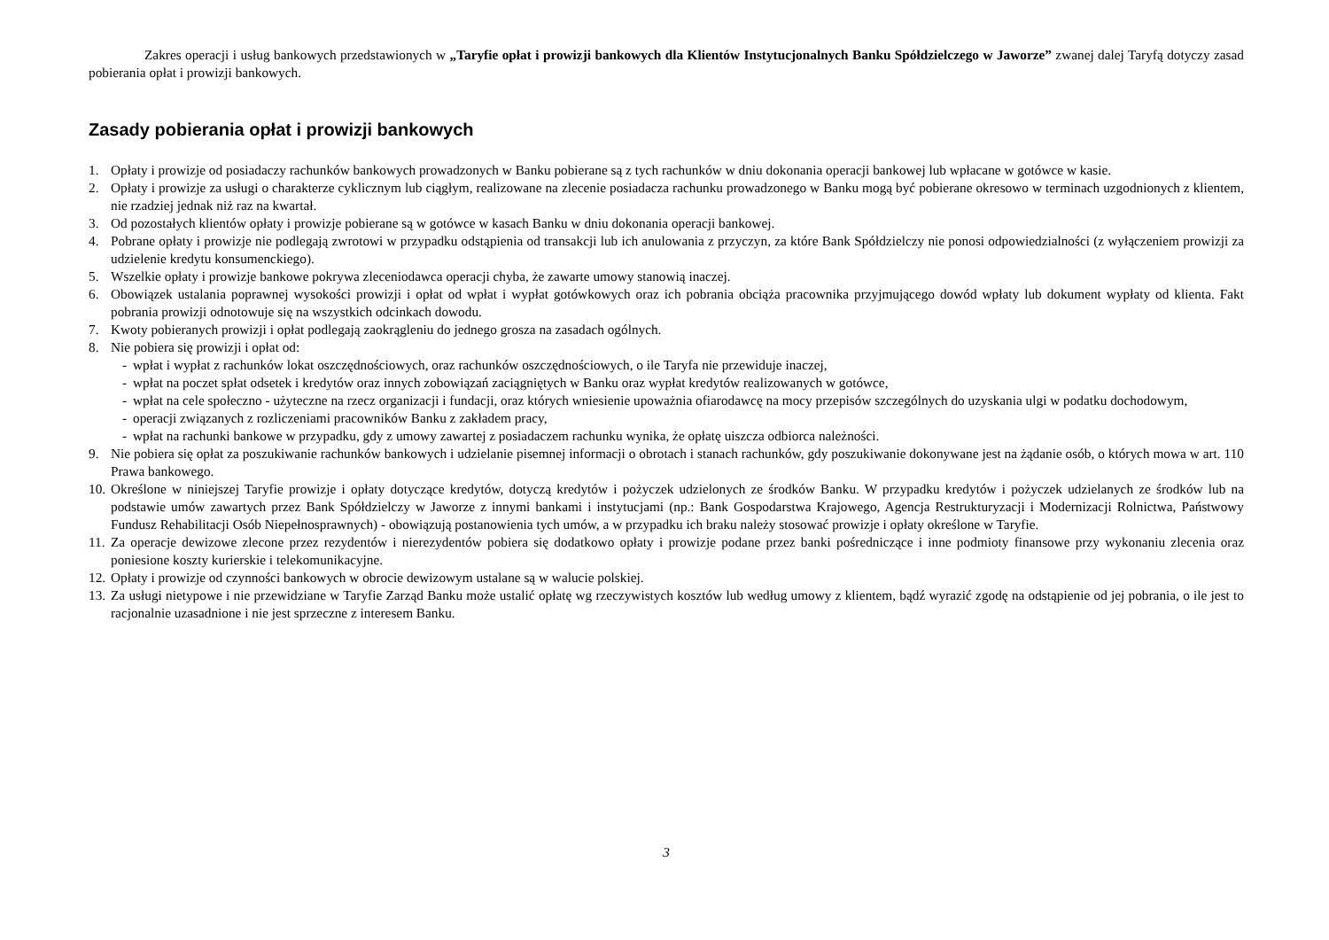Zakres operacji i usług bankowych przedstawionych w „Taryfie opłat i prowizji bankowych dla Klientów Instytucjonalnych Banku Spółdzielczego w Jaworze” zwanej dalej Taryfą dotyczy zasad pobierania opłat i prowizji bankowych.
Zasady pobierania opłat i prowizji bankowych
1. Opłaty i prowizje od posiadaczy rachunków bankowych prowadzonych w Banku pobierane są z tych rachunków w dniu dokonania operacji bankowej lub wpłacane w gotówce w kasie.
2. Opłaty i prowizje za usługi o charakterze cyklicznym lub ciągłym, realizowane na zlecenie posiadacza rachunku prowadzonego w Banku mogą być pobierane okresowo w terminach uzgodnionych z klientem, nie rzadziej jednak niż raz na kwartał.
3. Od pozostałych klientów opłaty i prowizje pobierane są w gotówce w kasach Banku w dniu dokonania operacji bankowej.
4. Pobrane opłaty i prowizje nie podlegają zwrotowi w przypadku odstąpienia od transakcji lub ich anulowania z przyczyn, za które Bank Spółdzielczy nie ponosi odpowiedzialności (z wyłączeniem prowizji za udzielenie kredytu konsumenckiego).
5. Wszelkie opłaty i prowizje bankowe pokrywa zleceniodawca operacji chyba, że zawarte umowy stanowią inaczej.
6. Obowiązek ustalania poprawnej wysokości prowizji i opłat od wpłat i wypłat gotówkowych oraz ich pobrania obciąża pracownika przyjmującego dowód wpłaty lub dokument wypłaty od klienta. Fakt pobrania prowizji odnotowuje się na wszystkich odcinkach dowodu.
7. Kwoty pobieranych prowizji i opłat podlegają zaokrągleniu do jednego grosza na zasadach ogólnych.
8. Nie pobiera się prowizji i opłat od:
- wpłat i wypłat z rachunków lokat oszczędnościowych, oraz rachunków oszczędnościowych, o ile Taryfa nie przewiduje inaczej,
- wpłat na poczet spłat odsetek i kredytów oraz innych zobowiązań zaciągniętych w Banku oraz wypłat kredytów realizowanych w gotówce,
- wpłat na cele społeczno - użyteczne na rzecz organizacji i fundacji, oraz których wniesienie upoważnia ofiarodawcę na mocy przepisów szczególnych do uzyskania ulgi w podatku dochodowym,
- operacji związanych z rozliczeniami pracowników Banku z zakładem pracy,
- wpłat na rachunki bankowe w przypadku, gdy z umowy zawartej z posiadaczem rachunku wynika, że opłatę uiszcza odbiorca należności.
9. Nie pobiera się opłat za poszukiwanie rachunków bankowych i udzielanie pisemnej informacji o obrotach i stanach rachunków, gdy poszukiwanie dokonywane jest na żądanie osób, o których mowa w art. 110 Prawa bankowego.
10. Określone w niniejszej Taryfie prowizje i opłaty dotyczące kredytów, dotyczą kredytów i pożyczek udzielonych ze środków Banku. W przypadku kredytów i pożyczek udzielanych ze środków lub na podstawie umów zawartych przez Bank Spółdzielczy w Jaworze z innymi bankami i instytucjami (np.: Bank Gospodarstwa Krajowego, Agencja Restrukturyzacji i Modernizacji Rolnictwa, Państwowy Fundusz Rehabilitacji Osób Niepełnosprawnych) - obowiązują postanowienia tych umów, a w przypadku ich braku należy stosować prowizje i opłaty określone w Taryfie.
11. Za operacje dewizowe zlecone przez rezydentów i nierezydentów pobiera się dodatkowo opłaty i prowizje podane przez banki pośredniczące i inne podmioty finansowe przy wykonaniu zlecenia oraz poniesione koszty kurierskie i telekomunikacyjne.
12. Opłaty i prowizje od czynności bankowych w obrocie dewizowym ustalane są w walucie polskiej.
13. Za usługi nietypowe i nie przewidziane w Taryfie Zarząd Banku może ustalić opłatę wg rzeczywistych kosztów lub według umowy z klientem, bądź wyrazić zgodę na odstąpienie od jej pobrania, o ile jest to racjonalnie uzasadnione i nie jest sprzeczne z interesem Banku.
3